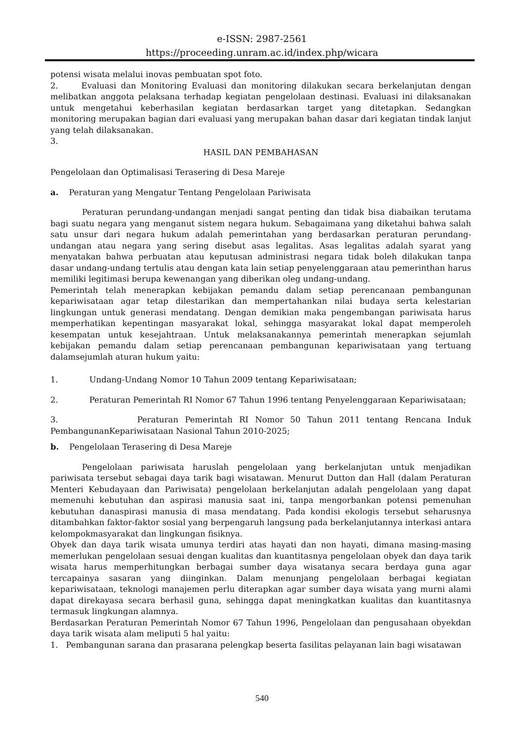e-ISSN: 2987-2561
https://proceeding.unram.ac.id/index.php/wicara
potensi wisata melalui inovas pembuatan spot foto.
2. Evaluasi dan Monitoring Evaluasi dan monitoring dilakukan secara berkelanjutan dengan melibatkan anggota pelaksana terhadap kegiatan pengelolaan destinasi. Evaluasi ini dilaksanakan untuk mengetahui keberhasilan kegiatan berdasarkan target yang ditetapkan. Sedangkan monitoring merupakan bagian dari evaluasi yang merupakan bahan dasar dari kegiatan tindak lanjut yang telah dilaksanakan.
3.
HASIL DAN PEMBAHASAN
Pengelolaan dan Optimalisasi Terasering di Desa Mareje
a. Peraturan yang Mengatur Tentang Pengelolaan Pariwisata
Peraturan perundang-undangan menjadi sangat penting dan tidak bisa diabaikan terutama bagi suatu negara yang menganut sistem negara hukum. Sebagaimana yang diketahui bahwa salah satu unsur dari negara hukum adalah pemerintahan yang berdasarkan peraturan perundang-undangan atau negara yang sering disebut asas legalitas. Asas legalitas adalah syarat yang menyatakan bahwa perbuatan atau keputusan administrasi negara tidak boleh dilakukan tanpa dasar undang-undang tertulis atau dengan kata lain setiap penyelenggaraan atau pemerinthan harus memiliki legitimasi berupa kewenangan yang diberikan oleg undang-undang.
Pemerintah telah menerapkan kebijakan pemandu dalam setiap perencanaan pembangunan kepariwisataan agar tetap dilestarikan dan mempertahankan nilai budaya serta kelestarian lingkungan untuk generasi mendatang. Dengan demikian maka pengembangan pariwisata harus memperhatikan kepentingan masyarakat lokal, sehingga masyarakat lokal dapat memperoleh kesempatan untuk kesejahtraan. Untuk melaksanakannya pemerintah menerapkan sejumlah kebijakan pemandu dalam setiap perencanaan pembangunan kepariwisataan yang tertuang dalamsejumlah aturan hukum yaitu:
1. Undang-Undang Nomor 10 Tahun 2009 tentang Kepariwisataan;
2. Peraturan Pemerintah RI Nomor 67 Tahun 1996 tentang Penyelenggaraan Kepariwisataan;
3. Peraturan Pemerintah RI Nomor 50 Tahun 2011 tentang Rencana Induk PembangunanKepariwisataan Nasional Tahun 2010-2025;
b. Pengelolaan Terasering di Desa Mareje
Pengelolaan pariwisata haruslah pengelolaan yang berkelanjutan untuk menjadikan pariwisata tersebut sebagai daya tarik bagi wisatawan. Menurut Dutton dan Hall (dalam Peraturan Menteri Kebudayaan dan Pariwisata) pengelolaan berkelanjutan adalah pengelolaan yang dapat memenuhi kebutuhan dan aspirasi manusia saat ini, tanpa mengorbankan potensi pemenuhan kebutuhan danaspirasi manusia di masa mendatang. Pada kondisi ekologis tersebut seharusnya ditambahkan faktor-faktor sosial yang berpengaruh langsung pada berkelanjutannya interkasi antara kelompokmasyarakat dan lingkungan fisiknya.
Obyek dan daya tarik wisata umunya terdiri atas hayati dan non hayati, dimana masing-masing memerlukan pengelolaan sesuai dengan kualitas dan kuantitasnya pengelolaan obyek dan daya tarik wisata harus memperhitungkan berbagai sumber daya wisatanya secara berdaya guna agar tercapainya sasaran yang diinginkan. Dalam menunjang pengelolaan berbagai kegiatan kepariwisataan, teknologi manajemen perlu diterapkan agar sumber daya wisata yang murni alami dapat direkayasa secara berhasil guna, sehingga dapat meningkatkan kualitas dan kuantitasnya termasuk lingkungan alamnya.
Berdasarkan Peraturan Pemerintah Nomor 67 Tahun 1996, Pengelolaan dan pengusahaan obyekdan daya tarik wisata alam meliputi 5 hal yaitu:
1. Pembangunan sarana dan prasarana pelengkap beserta fasilitas pelayanan lain bagi wisatawan
540